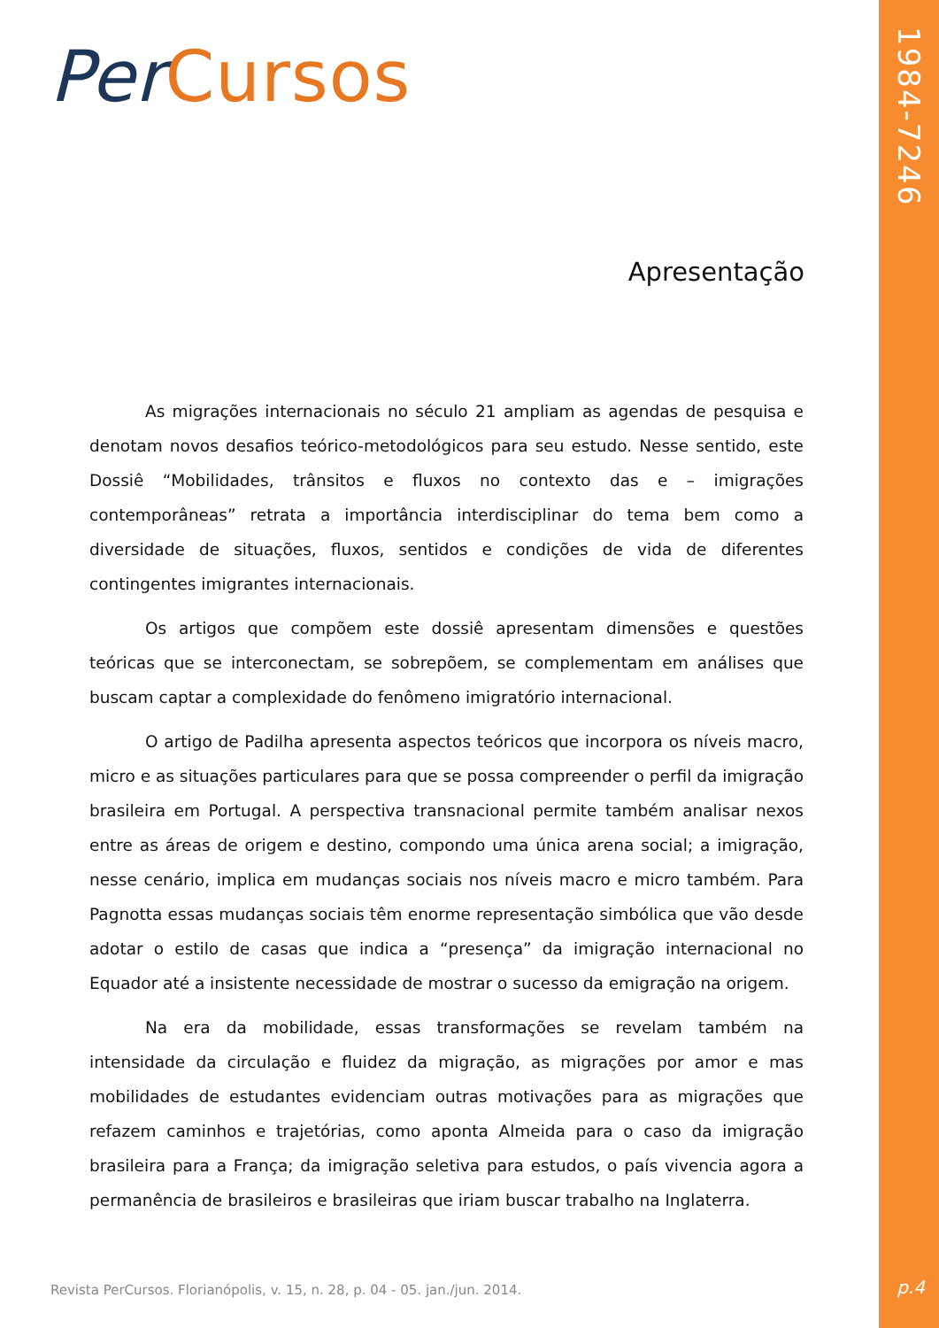Per Cursos
1984-7246
Apresentação
As migrações internacionais no século 21 ampliam as agendas de pesquisa e denotam novos desafios teórico-metodológicos para seu estudo. Nesse sentido, este Dossiê “Mobilidades, trânsitos e fluxos no contexto das e – imigrações contemporâneas” retrata a importância interdisciplinar do tema bem como a diversidade de situações, fluxos, sentidos e condições de vida de diferentes contingentes imigrantes internacionais.
Os artigos que compõem este dossiê apresentam dimensões e questões teóricas que se interconectam, se sobrepõem, se complementam em análises que buscam captar a complexidade do fenômeno imigratório internacional.
O artigo de Padilha apresenta aspectos teóricos que incorpora os níveis macro, micro e as situações particulares para que se possa compreender o perfil da imigração brasileira em Portugal. A perspectiva transnacional permite também analisar nexos entre as áreas de origem e destino, compondo uma única arena social; a imigração, nesse cenário, implica em mudanças sociais nos níveis macro e micro também. Para Pagnotta essas mudanças sociais têm enorme representação simbólica que vão desde adotar o estilo de casas que indica a “presença” da imigração internacional no Equador até a insistente necessidade de mostrar o sucesso da emigração na origem.
Na era da mobilidade, essas transformações se revelam também na intensidade da circulação e fluidez da migração, as migrações por amor e mas mobilidades de estudantes evidenciam outras motivações para as migrações que refazem caminhos e trajetórias, como aponta Almeida para o caso da imigração brasileira para a França; da imigração seletiva para estudos, o país vivencia agora a permanência de brasileiros e brasileiras que iriam buscar trabalho na Inglaterra.
Revista PerCursos. Florianópolis, v. 15, n. 28, p. 04 - 05. jan./jun. 2014.
p.4